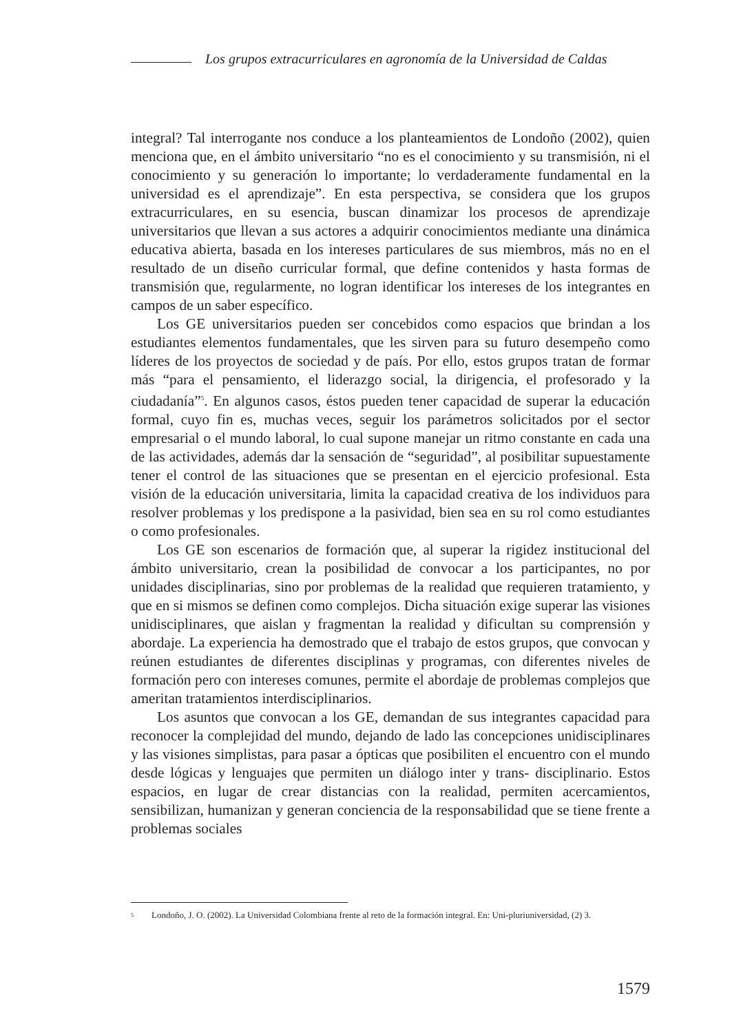Los grupos extracurriculares en agronomía de la Universidad de Caldas
integral? Tal interrogante nos conduce a los planteamientos de Londoño (2002), quien menciona que, en el ámbito universitario “no es el conocimiento y su transmisión, ni el conocimiento y su generación lo importante; lo verdaderamente fundamental en la universidad es el aprendizaje”. En esta perspectiva, se considera que los grupos extracurriculares, en su esencia, buscan dinamizar los procesos de aprendizaje universitarios que llevan a sus actores a adquirir conocimientos mediante una dinámica educativa abierta, basada en los intereses particulares de sus miembros, más no en el resultado de un diseño curricular formal, que define contenidos y hasta formas de transmisión que, regularmente, no logran identificar los intereses de los integrantes en campos de un saber específico.
Los GE universitarios pueden ser concebidos como espacios que brindan a los estudiantes elementos fundamentales, que les sirven para su futuro desempeño como líderes de los proyectos de sociedad y de país. Por ello, estos grupos tratan de formar más “para el pensamiento, el liderazgo social, la dirigencia, el profesorado y la ciudadanía”<sup>5</sup>. En algunos casos, éstos pueden tener capacidad de superar la educación formal, cuyo fin es, muchas veces, seguir los parámetros solicitados por el sector empresarial o el mundo laboral, lo cual supone manejar un ritmo constante en cada una de las actividades, además dar la sensación de “seguridad”, al posibilitar supuestamente tener el control de las situaciones que se presentan en el ejercicio profesional. Esta visión de la educación universitaria, limita la capacidad creativa de los individuos para resolver problemas y los predispone a la pasividad, bien sea en su rol como estudiantes o como profesionales.
Los GE son escenarios de formación que, al superar la rigidez institucional del ámbito universitario, crean la posibilidad de convocar a los participantes, no por unidades disciplinarias, sino por problemas de la realidad que requieren tratamiento, y que en si mismos se definen como complejos. Dicha situación exige superar las visiones unidisciplinares, que aislan y fragmentan la realidad y dificultan su comprensión y abordaje. La experiencia ha demostrado que el trabajo de estos grupos, que convocan y reúnen estudiantes de diferentes disciplinas y programas, con diferentes niveles de formación pero con intereses comunes, permite el abordaje de problemas complejos que ameritan tratamientos interdisciplinarios.
Los asuntos que convocan a los GE, demandan de sus integrantes capacidad para reconocer la complejidad del mundo, dejando de lado las concepciones unidisciplinares y las visiones simplistas, para pasar a ópticas que posibiliten el encuentro con el mundo desde lógicas y lenguajes que permiten un diálogo inter y trans- disciplinario. Estos espacios, en lugar de crear distancias con la realidad, permiten acercamientos, sensibilizan, humanizan y generan conciencia de la responsabilidad que se tiene frente a problemas sociales
<sup>5</sup>
Londoño, J. O. (2002). La Universidad Colombiana frente al reto de la formación integral. En: Uni-pluriuniversidad, (2) 3.
1579